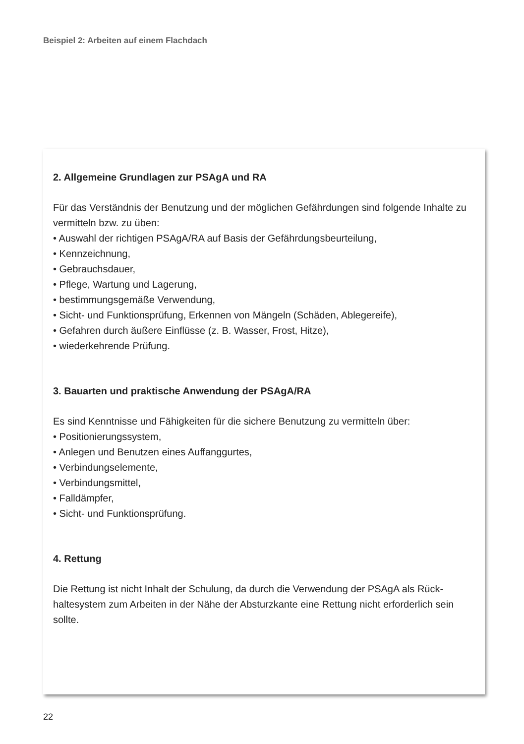Beispiel 2: Arbeiten auf einem Flachdach
2. Allgemeine Grundlagen zur PSAgA und RA
Für das Verständnis der Benutzung und der möglichen Gefährdungen sind folgende Inhalte zu vermitteln bzw. zu üben:
• Auswahl der richtigen PSAgA/RA auf Basis der Gefährdungsbeurteilung,
• Kennzeichnung,
• Gebrauchsdauer,
• Pflege, Wartung und Lagerung,
• bestimmungsgemäße Verwendung,
• Sicht- und Funktionsprüfung, Erkennen von Mängeln (Schäden, Ablegereife),
• Gefahren durch äußere Einflüsse (z. B. Wasser, Frost, Hitze),
• wiederkehrende Prüfung.
3. Bauarten und praktische Anwendung der PSAgA/RA
Es sind Kenntnisse und Fähigkeiten für die sichere Benutzung zu vermitteln über:
• Positionierungssystem,
• Anlegen und Benutzen eines Auffanggurtes,
• Verbindungselemente,
• Verbindungsmittel,
• Falldämpfer,
• Sicht- und Funktionsprüfung.
4. Rettung
Die Rettung ist nicht Inhalt der Schulung, da durch die Verwendung der PSAgA als Rück­haltesystem zum Arbeiten in der Nähe der Absturzkante eine Rettung nicht erforderlich sein sollte.
22